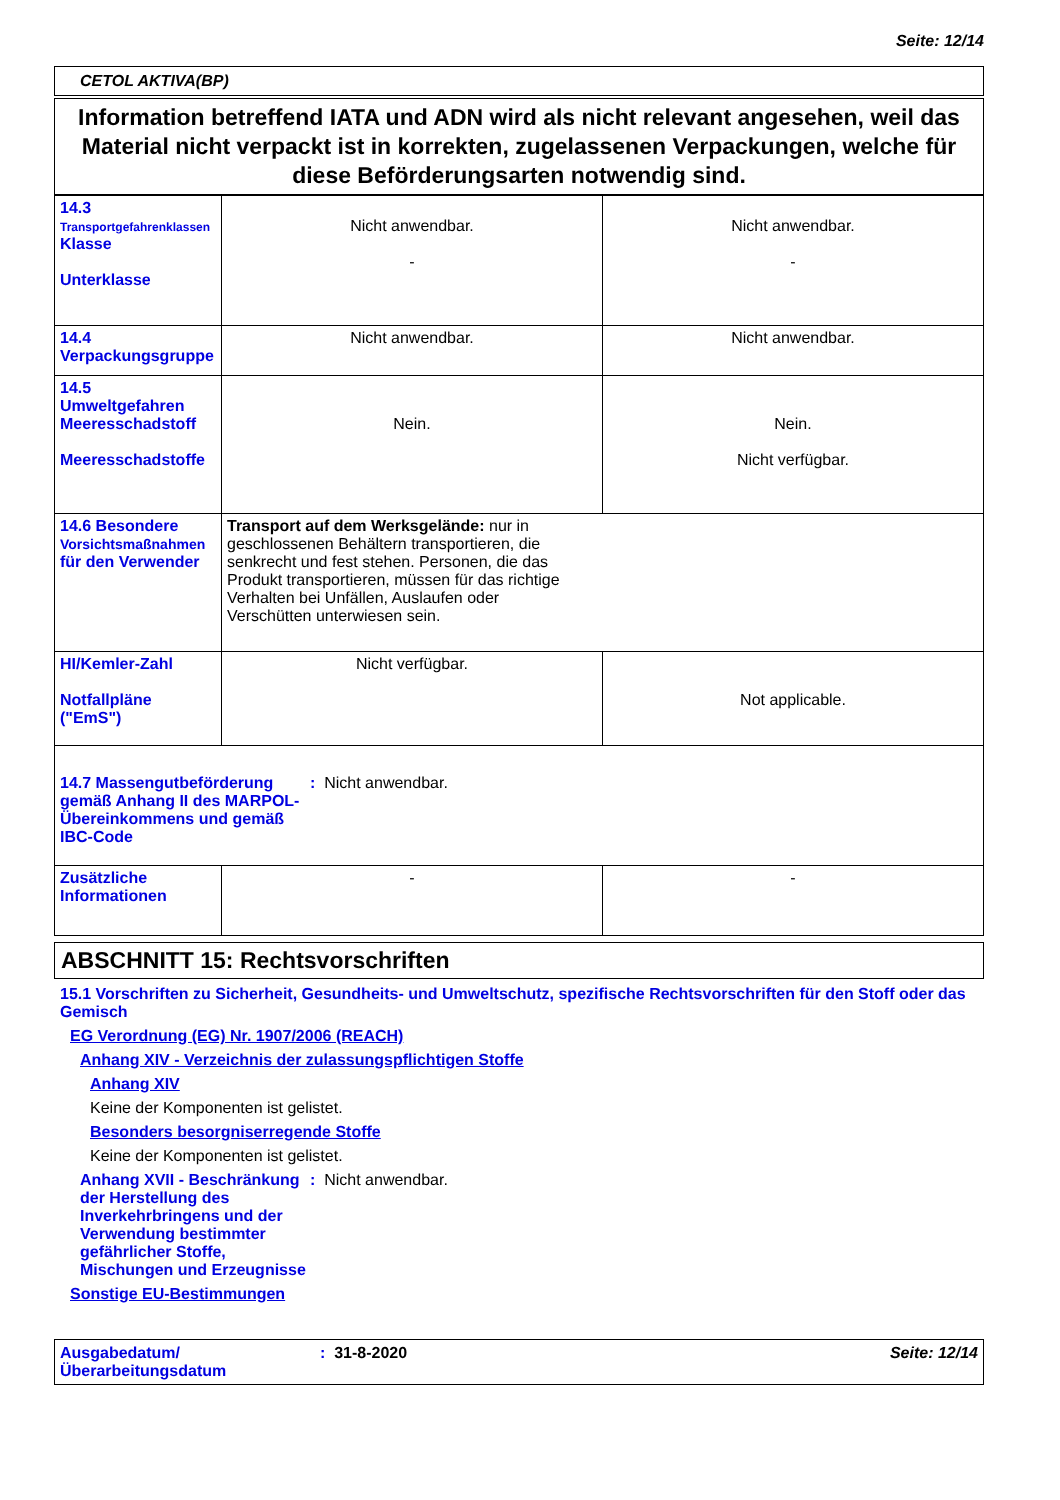Seite: 12/14
CETOL AKTIVA(BP)
Information betreffend IATA und ADN wird als nicht relevant angesehen, weil das Material nicht verpackt ist in korrekten, zugelassenen Verpackungen, welche für diese Beförderungsarten notwendig sind.
| 14.3 Transportgefahrenklassen Klasse Unterklasse | Nicht anwendbar. - | Nicht anwendbar. - |
| 14.4 Verpackungsgruppe | Nicht anwendbar. | Nicht anwendbar. |
| 14.5 Umweltgefahren Meeresschadstoff Meeresschadstoffe | Nein. | Nein. Nicht verfügbar. |
| 14.6 Besondere Vorsichtsmaßnahmen für den Verwender | Transport auf dem Werksgelände: nur in geschlossenen Behältern transportieren, die senkrecht und fest stehen. Personen, die das Produkt transportieren, müssen für das richtige Verhalten bei Unfällen, Auslaufen oder Verschütten unterwiesen sein. | |
| HI/Kemler-Zahl Notfallpläne ("EmS") | Nicht verfügbar. | Not applicable. |
| 14.7 Massengutbeförderung gemäß Anhang II des MARPOL-Übereinkommens und gemäß IBC-Code : Nicht anwendbar. | | |
| Zusätzliche Informationen | - | - |
ABSCHNITT 15: Rechtsvorschriften
15.1 Vorschriften zu Sicherheit, Gesundheits- und Umweltschutz, spezifische Rechtsvorschriften für den Stoff oder das Gemisch
EG Verordnung (EG) Nr. 1907/2006 (REACH)
Anhang XIV - Verzeichnis der zulassungspflichtigen Stoffe
Anhang XIV
Keine der Komponenten ist gelistet.
Besonders besorgniserregende Stoffe
Keine der Komponenten ist gelistet.
Anhang XVII - Beschränkung der Herstellung des Inverkehrbringens und der Verwendung bestimmter gefährlicher Stoffe, Mischungen und Erzeugnisse: Nicht anwendbar.
Sonstige EU-Bestimmungen
Ausgabedatum/ Überarbeitungsdatum: 31-8-2020 Seite: 12/14